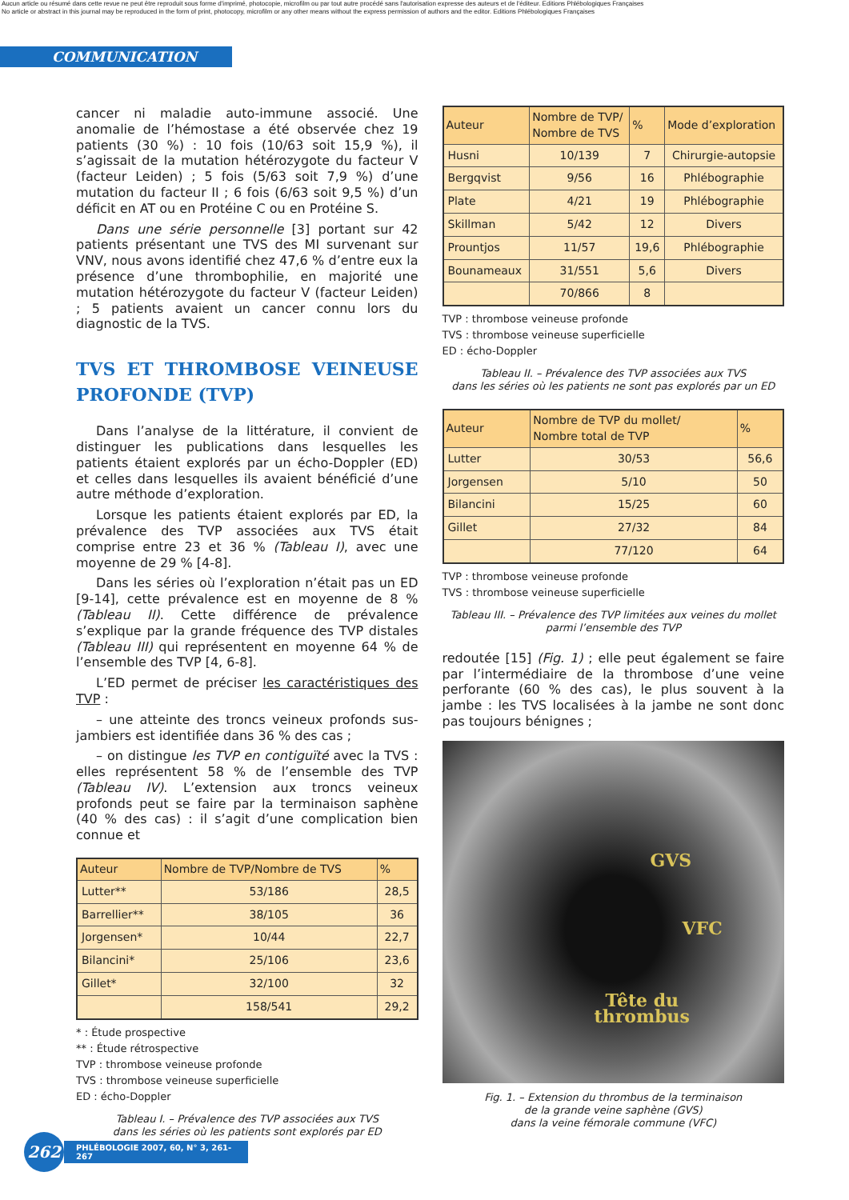Aucun article ou résumé dans cette revue ne peut être reproduit sous forme d'imprimé, photocopie, microfilm ou par tout autre procédé sans l'autorisation expresse des auteurs et de l'éditeur. Editions Phlébologiques Françaises
No article or abstract in this journal may be reproduced in the form of print, photocopy, microfilm or any other means without the express permission of authors and the editor. Editions Phlébologiques Françaises
COMMUNICATION
cancer ni maladie auto-immune associé. Une anomalie de l’hémostase a été observée chez 19 patients (30 %) : 10 fois (10/63 soit 15,9 %), il s’agissait de la mutation hétérozygote du facteur V (facteur Leiden) ; 5 fois (5/63 soit 7,9 %) d’une mutation du facteur II ; 6 fois (6/63 soit 9,5 %) d’un déficit en AT ou en Protéine C ou en Protéine S.
Dans une série personnelle [3] portant sur 42 patients présentant une TVS des MI survenant sur VNV, nous avons identifié chez 47,6 % d’entre eux la présence d’une thrombophilie, en majorité une mutation hétérozygote du facteur V (facteur Leiden) ; 5 patients avaient un cancer connu lors du diagnostic de la TVS.
TVS ET THROMBOSE VEINEUSE PROFONDE (TVP)
Dans l’analyse de la littérature, il convient de distinguer les publications dans lesquelles les patients étaient explorés par un écho-Doppler (ED) et celles dans lesquelles ils avaient bénéficié d’une autre méthode d’exploration.
Lorsque les patients étaient explorés par ED, la prévalence des TVP associées aux TVS était comprise entre 23 et 36 % (Tableau I), avec une moyenne de 29 % [4-8].
Dans les séries où l’exploration n’était pas un ED [9-14], cette prévalence est en moyenne de 8 % (Tableau II). Cette différence de prévalence s’explique par la grande fréquence des TVP distales (Tableau III) qui représentent en moyenne 64 % de l’ensemble des TVP [4, 6-8].
L’ED permet de préciser les caractéristiques des TVP :
– une atteinte des troncs veineux profonds sus-jambiers est identifiée dans 36 % des cas ;
– on distingue les TVP en contiguïté avec la TVS : elles représentent 58 % de l’ensemble des TVP (Tableau IV). L’extension aux troncs veineux profonds peut se faire par la terminaison saphène (40 % des cas) : il s’agit d’une complication bien connue et
| Auteur | Nombre de TVP/Nombre de TVS | % |
| --- | --- | --- |
| Lutter** | 53/186 | 28,5 |
| Barrellier** | 38/105 | 36 |
| Jorgensen* | 10/44 | 22,7 |
| Bilancini* | 25/106 | 23,6 |
| Gillet* | 32/100 | 32 |
| | 158/541 | 29,2 |
* : Étude prospective
** : Étude rétrospective
TVP : thrombose veineuse profonde
TVS : thrombose veineuse superficielle
ED : écho-Doppler
Tableau I. – Prévalence des TVP associées aux TVS
dans les séries où les patients sont explorés par ED
| Auteur | Nombre de TVP/ Nombre de TVS | % | Mode d’exploration |
| --- | --- | --- | --- |
| Husni | 10/139 | 7 | Chirurgie-autopsie |
| Bergqvist | 9/56 | 16 | Phlébographie |
| Plate | 4/21 | 19 | Phlébographie |
| Skillman | 5/42 | 12 | Divers |
| Prountjos | 11/57 | 19,6 | Phlébographie |
| Bounameaux | 31/551 | 5,6 | Divers |
| | 70/866 | 8 | |
TVP : thrombose veineuse profonde
TVS : thrombose veineuse superficielle
ED : écho-Doppler
Tableau II. – Prévalence des TVP associées aux TVS
dans les séries où les patients ne sont pas explorés par un ED
| Auteur | Nombre de TVP du mollet/ Nombre total de TVP | % |
| --- | --- | --- |
| Lutter | 30/53 | 56,6 |
| Jorgensen | 5/10 | 50 |
| Bilancini | 15/25 | 60 |
| Gillet | 27/32 | 84 |
| | 77/120 | 64 |
TVP : thrombose veineuse profonde
TVS : thrombose veineuse superficielle
Tableau III. – Prévalence des TVP limitées aux veines du mollet
parmi l’ensemble des TVP
redoutée [15] (Fig. 1) ; elle peut également se faire par l’intermédiaire de la thrombose d’une veine perforante (60 % des cas), le plus souvent à la jambe : les TVS localisées à la jambe ne sont donc pas toujours bénignes ;
GVS
VFC
Tête du
thrombus
Fig. 1. – Extension du thrombus de la terminaison
de la grande veine saphène (GVS)
dans la veine fémorale commune (VFC)
262
PHLÉBOLOGIE 2007, 60, N° 3, 261-267